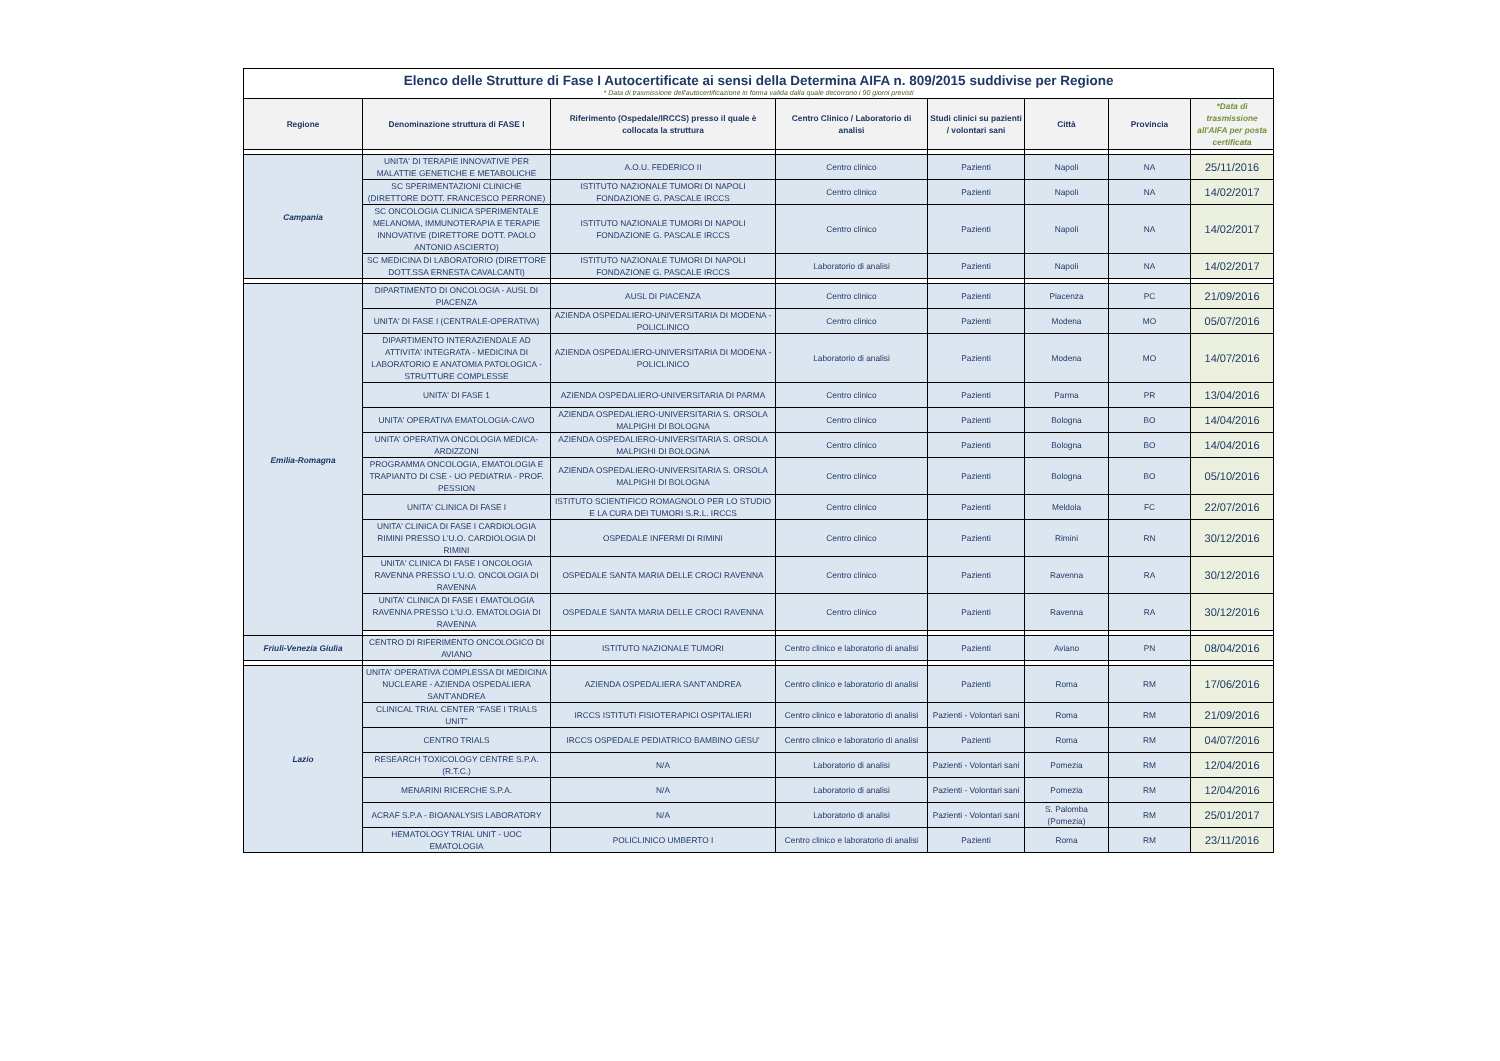| Elenco delle Strutture di Fase I Autocertificate ai sensi della Determina AIFA n. 809/2015 suddivise per Regione * Data di trasmissione dell'autocertificazione in forma valida dalla quale decorrono i 90 giorni previsti | | | | | | | |
| Regione | Denominazione struttura di FASE I | Riferimento (Ospedale/IRCCS) presso il quale è collocata la struttura | Centro Clinico / Laboratorio di analisi | Studi clinici su pazienti / volontari sani | Città | Provincia | *Data di trasmissione all'AIFA per posta certificata |
| Campania | UNITA' DI TERAPIE INNOVATIVE PER MALATTIE GENETICHE E METABOLICHE | A.O.U. FEDERICO II | Centro clinico | Pazienti | Napoli | NA | 25/11/2016 |
| | SC SPERIMENTAZIONI CLINICHE (DIRETTORE DOTT. FRANCESCO PERRONE) | ISTITUTO NAZIONALE TUMORI DI NAPOLI FONDAZIONE G. PASCALE IRCCS | Centro clinico | Pazienti | Napoli | NA | 14/02/2017 |
| | SC ONCOLOGIA CLINICA SPERIMENTALE MELANOMA, IMMUNOTERAPIA E TERAPIE INNOVATIVE (DIRETTORE DOTT. PAOLO ANTONIO ASCIERTO) | ISTITUTO NAZIONALE TUMORI DI NAPOLI FONDAZIONE G. PASCALE IRCCS | Centro clinico | Pazienti | Napoli | NA | 14/02/2017 |
| | SC MEDICINA DI LABORATORIO (DIRETTORE DOTT.SSA ERNESTA CAVALCANTI) | ISTITUTO NAZIONALE TUMORI DI NAPOLI FONDAZIONE G. PASCALE IRCCS | Laboratorio di analisi | Pazienti | Napoli | NA | 14/02/2017 |
| Emilia-Romagna | DIPARTIMENTO DI ONCOLOGIA - AUSL DI PIACENZA | AUSL DI PIACENZA | Centro clinico | Pazienti | Piacenza | PC | 21/09/2016 |
| | UNITA' DI FASE I (CENTRALE-OPERATIVA) | AZIENDA OSPEDALIERO-UNIVERSITARIA DI MODENA - POLICLINICO | Centro clinico | Pazienti | Modena | MO | 05/07/2016 |
| | DIPARTIMENTO INTERAZIENDALE AD ATTIVITA' INTEGRATA - MEDICINA DI LABORATORIO E ANATOMIA PATOLOGICA - STRUTTURE COMPLESSE | AZIENDA OSPEDALIERO-UNIVERSITARIA DI MODENA - POLICLINICO | Laboratorio di analisi | Pazienti | Modena | MO | 14/07/2016 |
| | UNITA' DI FASE 1 | AZIENDA OSPEDALIERO-UNIVERSITARIA DI PARMA | Centro clinico | Pazienti | Parma | PR | 13/04/2016 |
| | UNITA' OPERATIVA EMATOLOGIA-CAVO | AZIENDA OSPEDALIERO-UNIVERSITARIA S. ORSOLA MALPIGHI DI BOLOGNA | Centro clinico | Pazienti | Bologna | BO | 14/04/2016 |
| | UNITA' OPERATIVA ONCOLOGIA MEDICA-ARDIZZONI | AZIENDA OSPEDALIERO-UNIVERSITARIA S. ORSOLA MALPIGHI DI BOLOGNA | Centro clinico | Pazienti | Bologna | BO | 14/04/2016 |
| | PROGRAMMA ONCOLOGIA, EMATOLOGIA E TRAPIANTO DI CSE - UO PEDIATRIA - PROF. PESSION | AZIENDA OSPEDALIERO-UNIVERSITARIA S. ORSOLA MALPIGHI DI BOLOGNA | Centro clinico | Pazienti | Bologna | BO | 05/10/2016 |
| | UNITA' CLINICA DI FASE I | ISTITUTO SCIENTIFICO ROMAGNOLO PER LO STUDIO E LA CURA DEI TUMORI S.R.L. IRCCS | Centro clinico | Pazienti | Meldola | FC | 22/07/2016 |
| | UNITA' CLINICA DI FASE I CARDIOLOGIA RIMINI PRESSO L'U.O. CARDIOLOGIA DI RIMINI | OSPEDALE INFERMI DI RIMINI | Centro clinico | Pazienti | Rimini | RN | 30/12/2016 |
| | UNITA' CLINICA DI FASE I ONCOLOGIA RAVENNA PRESSO L'U.O. ONCOLOGIA DI RAVENNA | OSPEDALE SANTA MARIA DELLE CROCI RAVENNA | Centro clinico | Pazienti | Ravenna | RA | 30/12/2016 |
| | UNITA' CLINICA DI FASE I EMATOLOGIA RAVENNA PRESSO L'U.O. EMATOLOGIA DI RAVENNA | OSPEDALE SANTA MARIA DELLE CROCI RAVENNA | Centro clinico | Pazienti | Ravenna | RA | 30/12/2016 |
| Friuli-Venezia Giulia | CENTRO DI RIFERIMENTO ONCOLOGICO DI AVIANO | ISTITUTO NAZIONALE TUMORI | Centro clinico e laboratorio di analisi | Pazienti | Aviano | PN | 08/04/2016 |
| Lazio | UNITA' OPERATIVA COMPLESSA DI MEDICINA NUCLEARE - AZIENDA OSPEDALIERA SANT'ANDREA | AZIENDA OSPEDALIERA SANT'ANDREA | Centro clinico e laboratorio di analisi | Pazienti | Roma | RM | 17/06/2016 |
| | CLINICAL TRIAL CENTER "FASE I TRIALS UNIT" | IRCCS ISTITUTI FISIOTERAPICI OSPITALIERI | Centro clinico e laboratorio di analisi | Pazienti - Volontari sani | Roma | RM | 21/09/2016 |
| | CENTRO TRIALS | IRCCS OSPEDALE PEDIATRICO BAMBINO GESU' | Centro clinico e laboratorio di analisi | Pazienti | Roma | RM | 04/07/2016 |
| | RESEARCH TOXICOLOGY CENTRE S.P.A. (R.T.C.) | N/A | Laboratorio di analisi | Pazienti - Volontari sani | Pomezia | RM | 12/04/2016 |
| | MENARINI RICERCHE S.P.A. | N/A | Laboratorio di analisi | Pazienti - Volontari sani | Pomezia | RM | 12/04/2016 |
| | ACRAF S.P.A - BIOANALYSIS LABORATORY | N/A | Laboratorio di analisi | Pazienti - Volontari sani | S. Palomba (Pomezia) | RM | 25/01/2017 |
| | HEMATOLOGY TRIAL UNIT - UOC EMATOLOGIA | POLICLINICO UMBERTO I | Centro clinico e laboratorio di analisi | Pazienti | Roma | RM | 23/11/2016 |